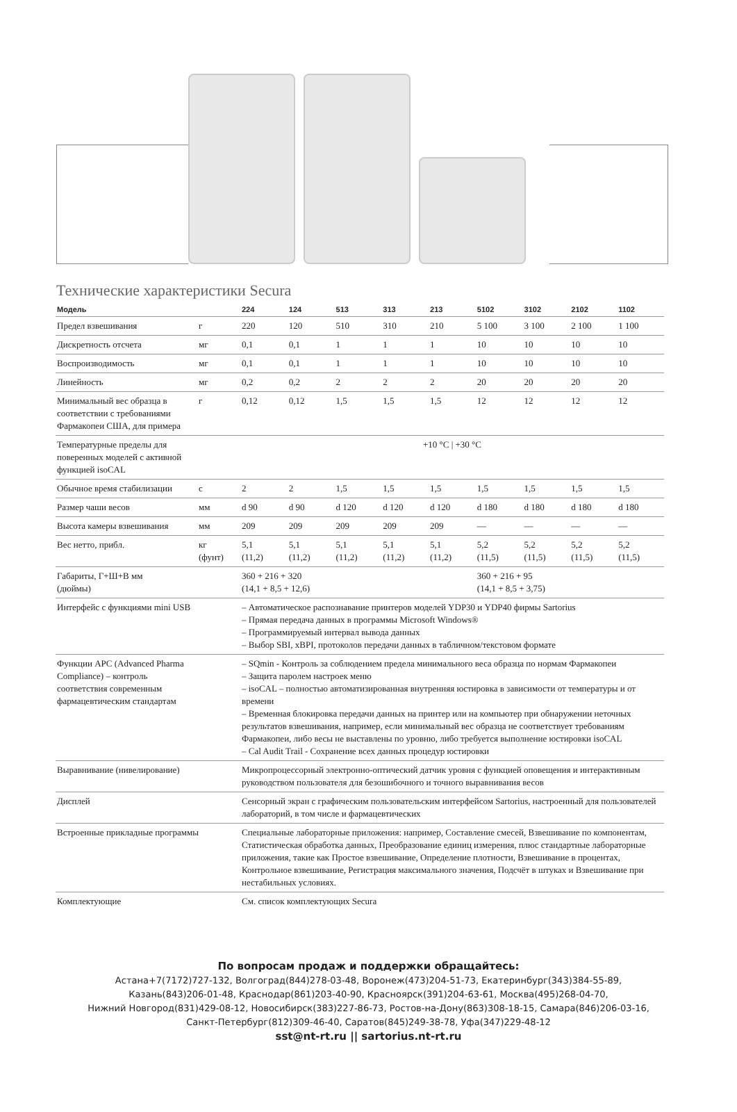Технические характеристики Secura
| Модель | | 224 | 124 | 513 | 313 | 213 | 5102 | 3102 | 2102 | 1102 |
| --- | --- | --- | --- | --- | --- | --- | --- | --- | --- | --- |
| Предел взвешивания | г | 220 | 120 | 510 | 310 | 210 | 5 100 | 3 100 | 2 100 | 1 100 |
| Дискретность отсчета | мг | 0,1 | 0,1 | 1 | 1 | 1 | 10 | 10 | 10 | 10 |
| Воспроизводимость | мг | 0,1 | 0,1 | 1 | 1 | 1 | 10 | 10 | 10 | 10 |
| Линейность | мг | 0,2 | 0,2 | 2 | 2 | 2 | 20 | 20 | 20 | 20 |
| Минимальный вес образца в соответствии с требованиями Фармакопеи США, для примера | г | 0,12 | 0,12 | 1,5 | 1,5 | 1,5 | 12 | 12 | 12 | 12 |
| Температурные пределы для поверенных моделей с активной функцией isoCAL | | +10 °C / +30 °C | | | | | | | | |
| Обычное время стабилизации | с | 2 | 2 | 1,5 | 1,5 | 1,5 | 1,5 | 1,5 | 1,5 | 1,5 |
| Размер чаши весов | мм | d 90 | d 90 | d 120 | d 120 | d 120 | d 180 | d 180 | d 180 | d 180 |
| Высота камеры взвешивания | мм | 209 | 209 | 209 | 209 | 209 | — | — | — | — |
| Вес нетто, прибл. | кг (фунт) | 5,1 (11,2) | 5,1 (11,2) | 5,1 (11,2) | 5,1 (11,2) | 5,1 (11,2) | 5,2 (11,5) | 5,2 (11,5) | 5,2 (11,5) | 5,2 (11,5) |
| Габариты, Г+Ш+В мм (дюймы) | | 360 + 216 + 320 (14,1 + 8,5 + 12,6) | | | | | 360 + 216 + 95 (14,1 + 8,5 + 3,75) | | | |
| Интерфейс с функциями mini USB | | – Автоматическое распознавание принтеров моделей YDP30 и YDP40 фирмы Sartorius – Прямая передача данных в программы Microsoft Windows® – Программируемый интервал вывода данных – Выбор SBI, xBPI, протоколов передачи данных в табличном/текстовом формате | | | | | | | | |
| Функции APC (Advanced Pharma Compliance) – контроль соответствия современным фармацевтическим стандартам | | – SQmin - Контроль за соблюдением предела минимального веса образца по нормам Фармакопеи – Защита паролем настроек меню – isoCAL – полностью автоматизированная внутренняя юстировка в зависимости от температуры и от времени – Временная блокировка передачи данных на принтер или на компьютер при обнаружении неточных результатов взвешивания, например, если минимальный вес образца не соответствует требованиям Фармакопеи, либо весы не выставлены по уровню, либо требуется выполнение юстировки isoCAL – Cal Audit Trail - Сохранение всех данных процедур юстировки | | | | | | | | |
| Выравнивание (нивелирование) | | Микропроцессорный электронно-оптический датчик уровня с функцией оповещения и интерактивным руководством пользователя для безошибочного и точного выравнивания весов | | | | | | | | |
| Дисплей | | Сенсорный экран с графическим пользовательским интерфейсом Sartorius, настроенный для пользователей лабораторий, в том числе и фармацевтических | | | | | | | | |
| Встроенные прикладные программы | | Специальные лабораторные приложения: например, Составление смесей, Взвешивание по компонентам, Статистическая обработка данных, Преобразование единиц измерения, плюс стандартные лабораторные приложения, такие как Простое взвешивание, Определение плотности, Взвешивание в процентах, Контрольное взвешивание, Регистрация максимального значения, Подсчёт в штуках и Взвешивание при нестабильных условиях. | | | | | | | | |
| Комплектующие | | См. список комплектующих Secura | | | | | | | | |
По вопросам продаж и поддержки обращайтесь:
Астана+7(7172)727-132, Волгоград(844)278-03-48, Воронеж(473)204-51-73, Екатеринбург(343)384-55-89,
Казань(843)206-01-48, Краснодар(861)203-40-90, Красноярск(391)204-63-61, Москва(495)268-04-70,
Нижний Новгород(831)429-08-12, Новосибирск(383)227-86-73, Ростов-на-Дону(863)308-18-15, Самара(846)206-03-16,
Санкт-Петербург(812)309-46-40, Саратов(845)249-38-78, Уфа(347)229-48-12
sst@nt-rt.ru || sartorius.nt-rt.ru